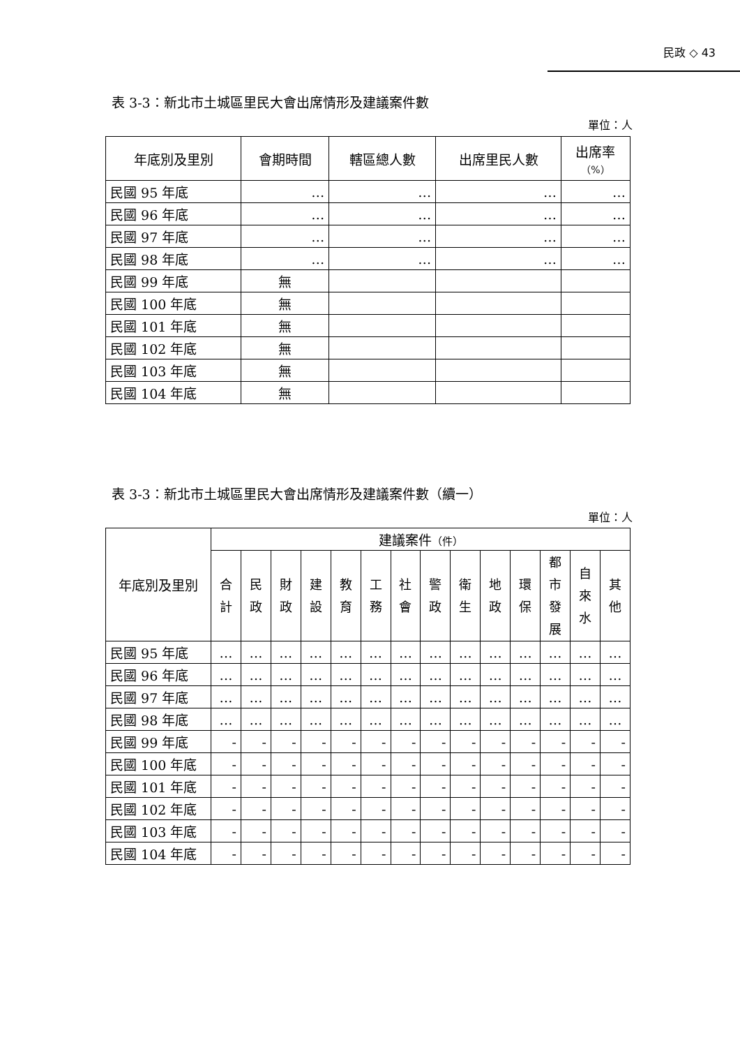民政 ◇ 43
表 3-3：新北市土城區里民大會出席情形及建議案件數
單位：人
| 年底別及里別 | 會期時間 | 轄區總人數 | 出席里民人數 | 出席率 （%） |
| --- | --- | --- | --- | --- |
| 民國 95 年底 | … | … | … | … |
| 民國 96 年底 | … | … | … | … |
| 民國 97 年底 | … | … | … | … |
| 民國 98 年底 | … | … | … | … |
| 民國 99 年底 | 無 | | | |
| 民國 100 年底 | 無 | | | |
| 民國 101 年底 | 無 | | | |
| 民國 102 年底 | 無 | | | |
| 民國 103 年底 | 無 | | | |
| 民國 104 年底 | 無 | | | |
表 3-3：新北市土城區里民大會出席情形及建議案件數（續一）
單位：人
| 年底別及里別 | 建議案件 （件） | | | | | | | | | | | | | |
| --- | --- | --- | --- | --- | --- | --- | --- | --- | --- | --- | --- | --- | --- | --- |
| | 合 計 | 民 政 | 財 政 | 建 設 | 教 育 | 工 務 | 社 會 | 警 政 | 衛 生 | 地 政 | 環 保 | 都 市 發 展 | 自 來 水 | 其 他 |
| 民國 95 年底 | … | … | … | … | … | … | … | … | … | … | … | … | … | … |
| 民國 96 年底 | … | … | … | … | … | … | … | … | … | … | … | … | … | … |
| 民國 97 年底 | … | … | … | … | … | … | … | … | … | … | … | … | … | … |
| 民國 98 年底 | … | … | … | … | … | … | … | … | … | … | … | … | … | … |
| 民國 99 年底 | - | - | - | - | - | - | - | - | - | - | - | - | - | - |
| 民國 100 年底 | - | - | - | - | - | - | - | - | - | - | - | - | - | - |
| 民國 101 年底 | - | - | - | - | - | - | - | - | - | - | - | - | - | - |
| 民國 102 年底 | - | - | - | - | - | - | - | - | - | - | - | - | - | - |
| 民國 103 年底 | - | - | - | - | - | - | - | - | - | - | - | - | - | - |
| 民國 104 年底 | - | - | - | - | - | - | - | - | - | - | - | - | - | - |